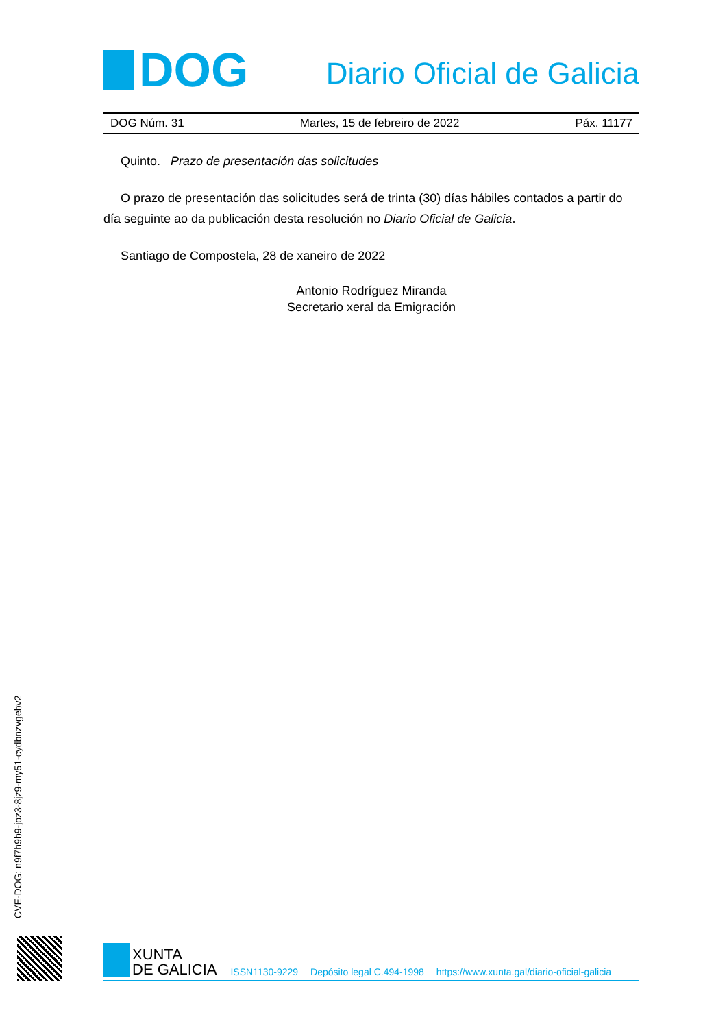DOG
Diario Oficial de Galicia
DOG Núm. 31 Martes, 15 de febreiro de 2022 Páx. 11177
Quinto. Prazo de presentación das solicitudes
O prazo de presentación das solicitudes será de trinta (30) días hábiles contados a partir do día seguinte ao da publicación desta resolución no Diario Oficial de Galicia.
Santiago de Compostela, 28 de xaneiro de 2022
Antonio Rodríguez Miranda
Secretario xeral da Emigración
CVE-DOG: n9f7h9b9-joz3-8jz9-my51-cydbnzvgebv2
XUNTA
DE GALICIA
ISSN1130-9229 Depósito legal C.494-1998 https://www.xunta.gal/diario-oficial-galicia